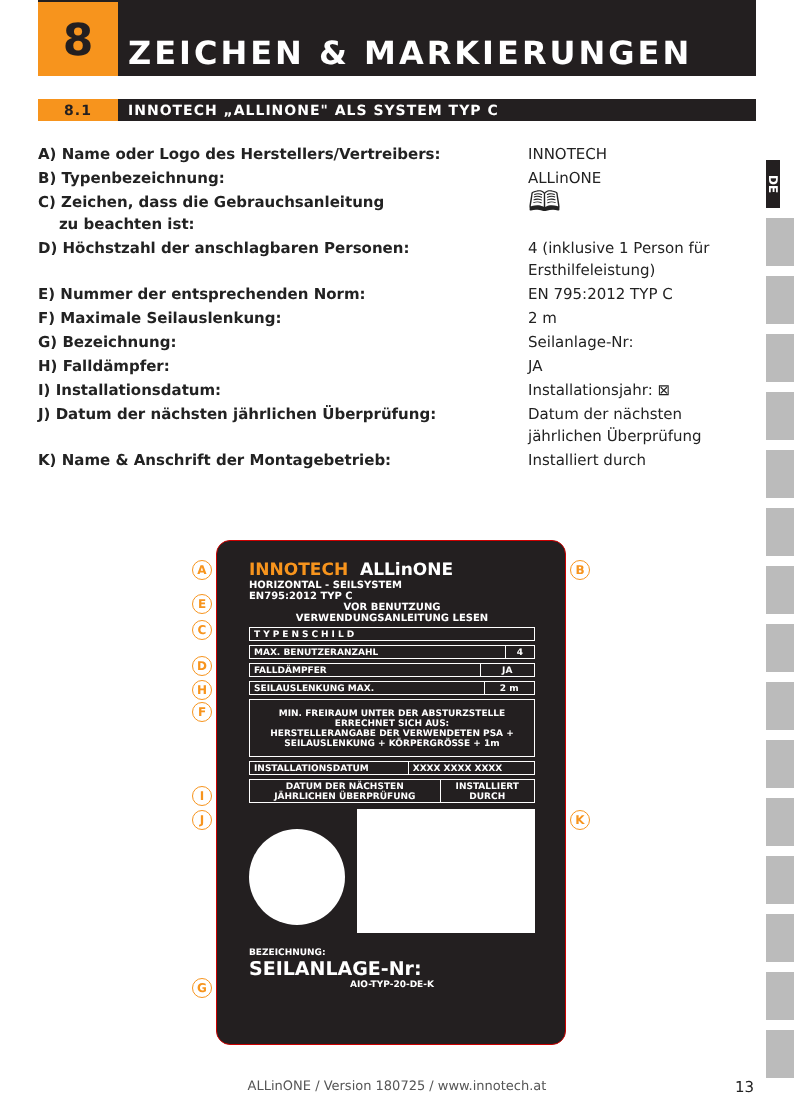8
ZEICHEN & MARKIERUNGEN
8.1 INNOTECH „ALLINONE" ALS SYSTEM TYP C
| A) Name oder Logo des Herstellers/Vertreibers: | INNOTECH |
| B) Typenbezeichnung: | ALLinONE |
| C) Zeichen, dass die Gebrauchsanleitung zu beachten ist: | 🕮 |
| D) Höchstzahl der anschlagbaren Personen: | 4 (inklusive 1 Person für Ersthilfeleistung) |
| E) Nummer der entsprechenden Norm: | EN 795:2012 TYP C |
| F) Maximale Seilauslenkung: | 2 m |
| G) Bezeichnung: | Seilanlage-Nr: |
| H) Falldämpfer: | JA |
| I) Installationsdatum: | Installationsjahr: ⊠ |
| J) Datum der nächsten jährlichen Überprüfung: | Datum der nächsten jährlichen Überprüfung |
| K) Name & Anschrift der Montagebetrieb: | Installiert durch |
DE
A B
E
C
D
H
F
I
J K
G
INNOTECH ALLinONE
HORIZONTAL - SEILSYSTEM
EN795:2012 TYP C
VOR BENUTZUNG
VERWENDUNGSANLEITUNG LESEN
| TYPENSCHILD |
| MAX. BENUTZERANZAHL | 4 |
| FALLDÄMPFER | JA |
| SEILAUSLENKUNG MAX. | 2 m |
| MIN. FREIRAUM UNTER DER ABSTURZSTELLE ERRECHNET SICH AUS: HERSTELLERANGABE DER VERWENDETEN PSA + SEILAUSLENKUNG + KÖRPERGRÖSSE + 1m |
| INSTALLATIONSDATUM | XXXX XXXX XXXX |
| DATUM DER NÄCHSTEN JÄHRLICHEN ÜBERPRÜFUNG | INSTALLIERT DURCH |
BEZEICHNUNG:
SEILANLAGE-Nr:
AIO-TYP-20-DE-K
ALLinONE / Version 180725 / www.innotech.at 13